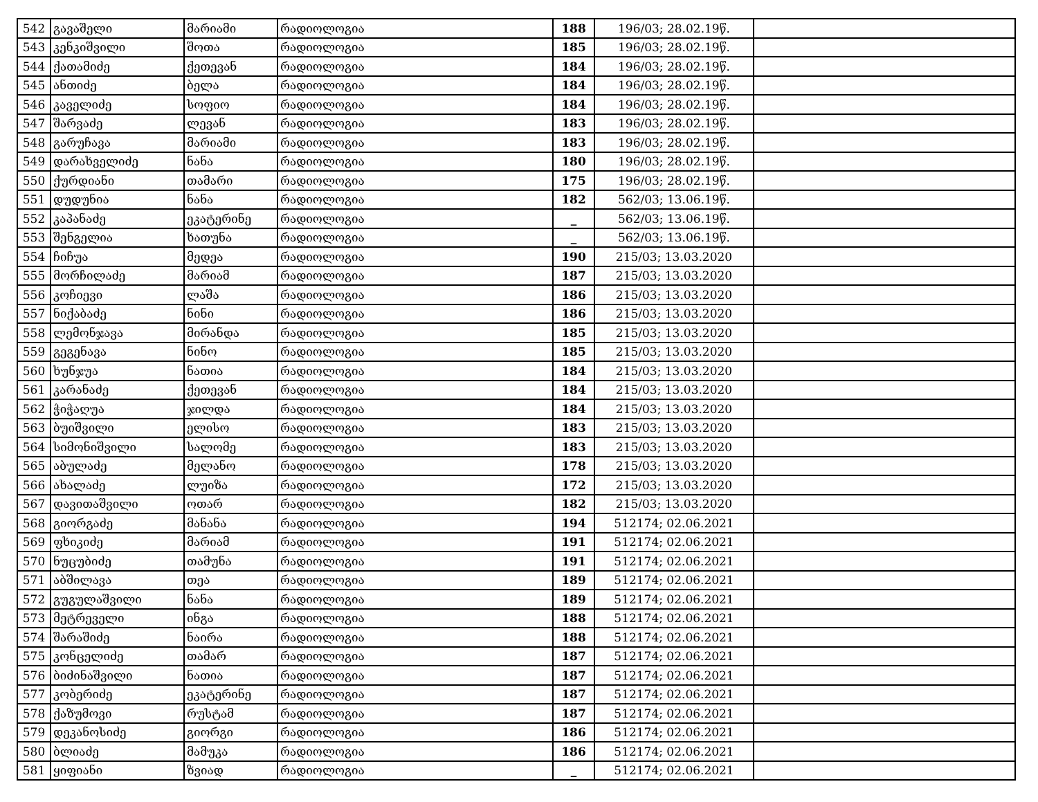| 542 | გავაშელი | მარიამი | რადიოლოგია | 188 | 196/03; 28.02.19წ. | |
| 543 | კენკიშვილი | შოთა | რადიოლოგია | 185 | 196/03; 28.02.19წ. | |
| 544 | ქათამიძე | ქეთევან | რადიოლოგია | 184 | 196/03; 28.02.19წ. | |
| 545 | ანთიძე | ბელა | რადიოლოგია | 184 | 196/03; 28.02.19წ. | |
| 546 | კაველიძე | სოფიო | რადიოლოგია | 184 | 196/03; 28.02.19წ. | |
| 547 | შარვაძე | ლევან | რადიოლოგია | 183 | 196/03; 28.02.19წ. | |
| 548 | გარუჩავა | მარიამი | რადიოლოგია | 183 | 196/03; 28.02.19წ. | |
| 549 | დარახველიძე | ნანა | რადიოლოგია | 180 | 196/03; 28.02.19წ. | |
| 550 | ქურდიანი | თამარი | რადიოლოგია | 175 | 196/03; 28.02.19წ. | |
| 551 | დუდუნია | ნანა | რადიოლოგია | 182 | 562/03; 13.06.19წ. | |
| 552 | კაპანაძე | ეკატერინე | რადიოლოგია | _ | 562/03; 13.06.19წ. | |
| 553 | შენგელია | ხათუნა | რადიოლოგია | _ | 562/03; 13.06.19წ. | |
| 554 | ჩიჩუა | მედეა | რადიოლოგია | 190 | 215/03; 13.03.2020 | |
| 555 | მორჩილაძე | მარიამ | რადიოლოგია | 187 | 215/03; 13.03.2020 | |
| 556 | კოჩიევი | ლაშა | რადიოლოგია | 186 | 215/03; 13.03.2020 | |
| 557 | ნიქაბაძე | ნინი | რადიოლოგია | 186 | 215/03; 13.03.2020 | |
| 558 | ლემონჯავა | მირანდა | რადიოლოგია | 185 | 215/03; 13.03.2020 | |
| 559 | გეგენავა | ნინო | რადიოლოგია | 185 | 215/03; 13.03.2020 | |
| 560 | ხუნჯუა | ნათია | რადიოლოგია | 184 | 215/03; 13.03.2020 | |
| 561 | კარანაძე | ქეთევან | რადიოლოგია | 184 | 215/03; 13.03.2020 | |
| 562 | ჭიჭაღუა | ჯილდა | რადიოლოგია | 184 | 215/03; 13.03.2020 | |
| 563 | ბუიშვილი | ელისო | რადიოლოგია | 183 | 215/03; 13.03.2020 | |
| 564 | სიმონიშვილი | სალომე | რადიოლოგია | 183 | 215/03; 13.03.2020 | |
| 565 | აბულაძე | მელანო | რადიოლოგია | 178 | 215/03; 13.03.2020 | |
| 566 | ახალაძე | ლუიზა | რადიოლოგია | 172 | 215/03; 13.03.2020 | |
| 567 | დავითაშვილი | ოთარ | რადიოლოგია | 182 | 215/03; 13.03.2020 | |
| 568 | გიორგაძე | მანანა | რადიოლოგია | 194 | 512174; 02.06.2021 | |
| 569 | ფხიკიძე | მარიამ | რადიოლოგია | 191 | 512174; 02.06.2021 | |
| 570 | ნუცუბიძე | თამუნა | რადიოლოგია | 191 | 512174; 02.06.2021 | |
| 571 | აბშილავა | თეა | რადიოლოგია | 189 | 512174; 02.06.2021 | |
| 572 | გუგულაშვილი | ნანა | რადიოლოგია | 189 | 512174; 02.06.2021 | |
| 573 | მეტრეველი | ინგა | რადიოლოგია | 188 | 512174; 02.06.2021 | |
| 574 | შარაშიძე | ნაირა | რადიოლოგია | 188 | 512174; 02.06.2021 | |
| 575 | კონცელიძე | თამარ | რადიოლოგია | 187 | 512174; 02.06.2021 | |
| 576 | ბიძინაშვილი | ნათია | რადიოლოგია | 187 | 512174; 02.06.2021 | |
| 577 | კობერიძე | ეკატერინე | რადიოლოგია | 187 | 512174; 02.06.2021 | |
| 578 | ქაზუმოვი | რუსტამ | რადიოლოგია | 187 | 512174; 02.06.2021 | |
| 579 | დეკანოსიძე | გიორგი | რადიოლოგია | 186 | 512174; 02.06.2021 | |
| 580 | ბლიაძე | მამუკა | რადიოლოგია | 186 | 512174; 02.06.2021 | |
| 581 | ყიფიანი | ზვიად | რადიოლოგია | _ | 512174; 02.06.2021 | |